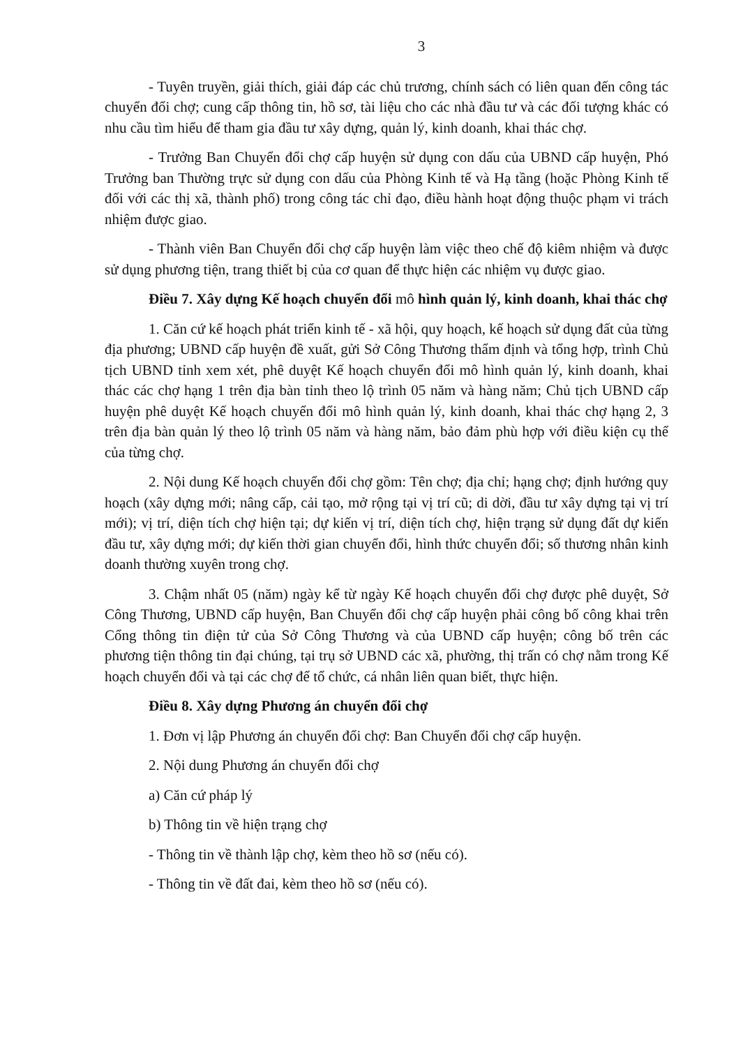3
- Tuyên truyền, giải thích, giải đáp các chủ trương, chính sách có liên quan đến công tác chuyển đổi chợ; cung cấp thông tin, hồ sơ, tài liệu cho các nhà đầu tư và các đối tượng khác có nhu cầu tìm hiểu để tham gia đầu tư xây dựng, quản lý, kinh doanh, khai thác chợ.
- Trưởng Ban Chuyển đổi chợ cấp huyện sử dụng con dấu của UBND cấp huyện, Phó Trưởng ban Thường trực sử dụng con dấu của Phòng Kinh tế và Hạ tầng (hoặc Phòng Kinh tế đối với các thị xã, thành phố) trong công tác chỉ đạo, điều hành hoạt động thuộc phạm vi trách nhiệm được giao.
- Thành viên Ban Chuyển đổi chợ cấp huyện làm việc theo chế độ kiêm nhiệm và được sử dụng phương tiện, trang thiết bị của cơ quan để thực hiện các nhiệm vụ được giao.
Điều 7. Xây dựng Kế hoạch chuyển đổi mô hình quản lý, kinh doanh, khai thác chợ
1. Căn cứ kế hoạch phát triển kinh tế - xã hội, quy hoạch, kế hoạch sử dụng đất của từng địa phương; UBND cấp huyện đề xuất, gửi Sở Công Thương thẩm định và tổng hợp, trình Chủ tịch UBND tỉnh xem xét, phê duyệt Kế hoạch chuyển đổi mô hình quản lý, kinh doanh, khai thác các chợ hạng 1 trên địa bàn tỉnh theo lộ trình 05 năm và hàng năm; Chủ tịch UBND cấp huyện phê duyệt Kế hoạch chuyển đổi mô hình quản lý, kinh doanh, khai thác chợ hạng 2, 3 trên địa bàn quản lý theo lộ trình 05 năm và hàng năm, bảo đảm phù hợp với điều kiện cụ thể của từng chợ.
2. Nội dung Kế hoạch chuyển đổi chợ gồm: Tên chợ; địa chỉ; hạng chợ; định hướng quy hoạch (xây dựng mới; nâng cấp, cải tạo, mở rộng tại vị trí cũ; di dời, đầu tư xây dựng tại vị trí mới); vị trí, diện tích chợ hiện tại; dự kiến vị trí, diện tích chợ, hiện trạng sử dụng đất dự kiến đầu tư, xây dựng mới; dự kiến thời gian chuyển đổi, hình thức chuyển đổi; số thương nhân kinh doanh thường xuyên trong chợ.
3. Chậm nhất 05 (năm) ngày kể từ ngày Kế hoạch chuyển đổi chợ được phê duyệt, Sở Công Thương, UBND cấp huyện, Ban Chuyển đổi chợ cấp huyện phải công bố công khai trên Cổng thông tin điện tử của Sở Công Thương và của UBND cấp huyện; công bố trên các phương tiện thông tin đại chúng, tại trụ sở UBND các xã, phường, thị trấn có chợ nằm trong Kế hoạch chuyển đổi và tại các chợ để tổ chức, cá nhân liên quan biết, thực hiện.
Điều 8. Xây dựng Phương án chuyển đổi chợ
1. Đơn vị lập Phương án chuyển đổi chợ: Ban Chuyển đổi chợ cấp huyện.
2. Nội dung Phương án chuyển đổi chợ
a) Căn cứ pháp lý
b) Thông tin về hiện trạng chợ
- Thông tin về thành lập chợ, kèm theo hồ sơ (nếu có).
- Thông tin về đất đai, kèm theo hồ sơ (nếu có).